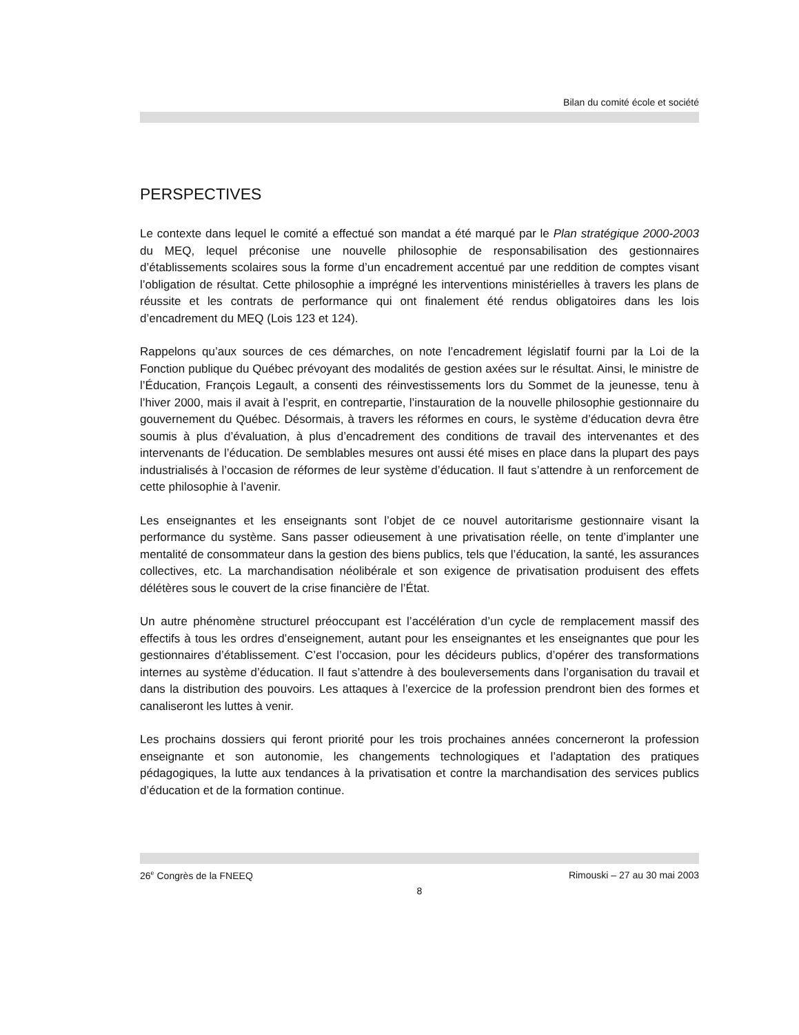Bilan du comité école et société
PERSPECTIVES
Le contexte dans lequel le comité a effectué son mandat a été marqué par le Plan stratégique 2000-2003 du MEQ, lequel préconise une nouvelle philosophie de responsabilisation des gestionnaires d’établissements scolaires sous la forme d’un encadrement accentué par une reddition de comptes visant l’obligation de résultat. Cette philosophie a imprégné les interventions ministérielles à travers les plans de réussite et les contrats de performance qui ont finalement été rendus obligatoires dans les lois d’encadrement du MEQ (Lois 123 et 124).
Rappelons qu’aux sources de ces démarches, on note l’encadrement législatif fourni par la Loi de la Fonction publique du Québec prévoyant des modalités de gestion axées sur le résultat. Ainsi, le ministre de l’Éducation, François Legault, a consenti des réinvestissements lors du Sommet de la jeunesse, tenu à l’hiver 2000, mais il avait à l’esprit, en contrepartie, l’instauration de la nouvelle philosophie gestionnaire du gouvernement du Québec. Désormais, à travers les réformes en cours, le système d’éducation devra être soumis à plus d’évaluation, à plus d’encadrement des conditions de travail des intervenantes et des intervenants de l’éducation. De semblables mesures ont aussi été mises en place dans la plupart des pays industrialisés à l’occasion de réformes de leur système d’éducation. Il faut s’attendre à un renforcement de cette philosophie à l’avenir.
Les enseignantes et les enseignants sont l’objet de ce nouvel autoritarisme gestionnaire visant la performance du système. Sans passer odieusement à une privatisation réelle, on tente d’implanter une mentalité de consommateur dans la gestion des biens publics, tels que l’éducation, la santé, les assurances collectives, etc. La marchandisation néolibérale et son exigence de privatisation produisent des effets délétères sous le couvert de la crise financière de l’État.
Un autre phénomène structurel préoccupant est l’accélération d’un cycle de remplacement massif des effectifs à tous les ordres d’enseignement, autant pour les enseignantes et les enseignantes que pour les gestionnaires d’établissement. C’est l’occasion, pour les décideurs publics, d’opérer des transformations internes au système d’éducation. Il faut s’attendre à des bouleversements dans l’organisation du travail et dans la distribution des pouvoirs. Les attaques à l’exercice de la profession prendront bien des formes et canaliseront les luttes à venir.
Les prochains dossiers qui feront priorité pour les trois prochaines années concerneront la profession enseignante et son autonomie, les changements technologiques et l’adaptation des pratiques pédagogiques, la lutte aux tendances à la privatisation et contre la marchandisation des services publics d’éducation et de la formation continue.
26<sup>e</sup> Congrès de la FNEEQ Rimouski – 27 au 30 mai 2003
8